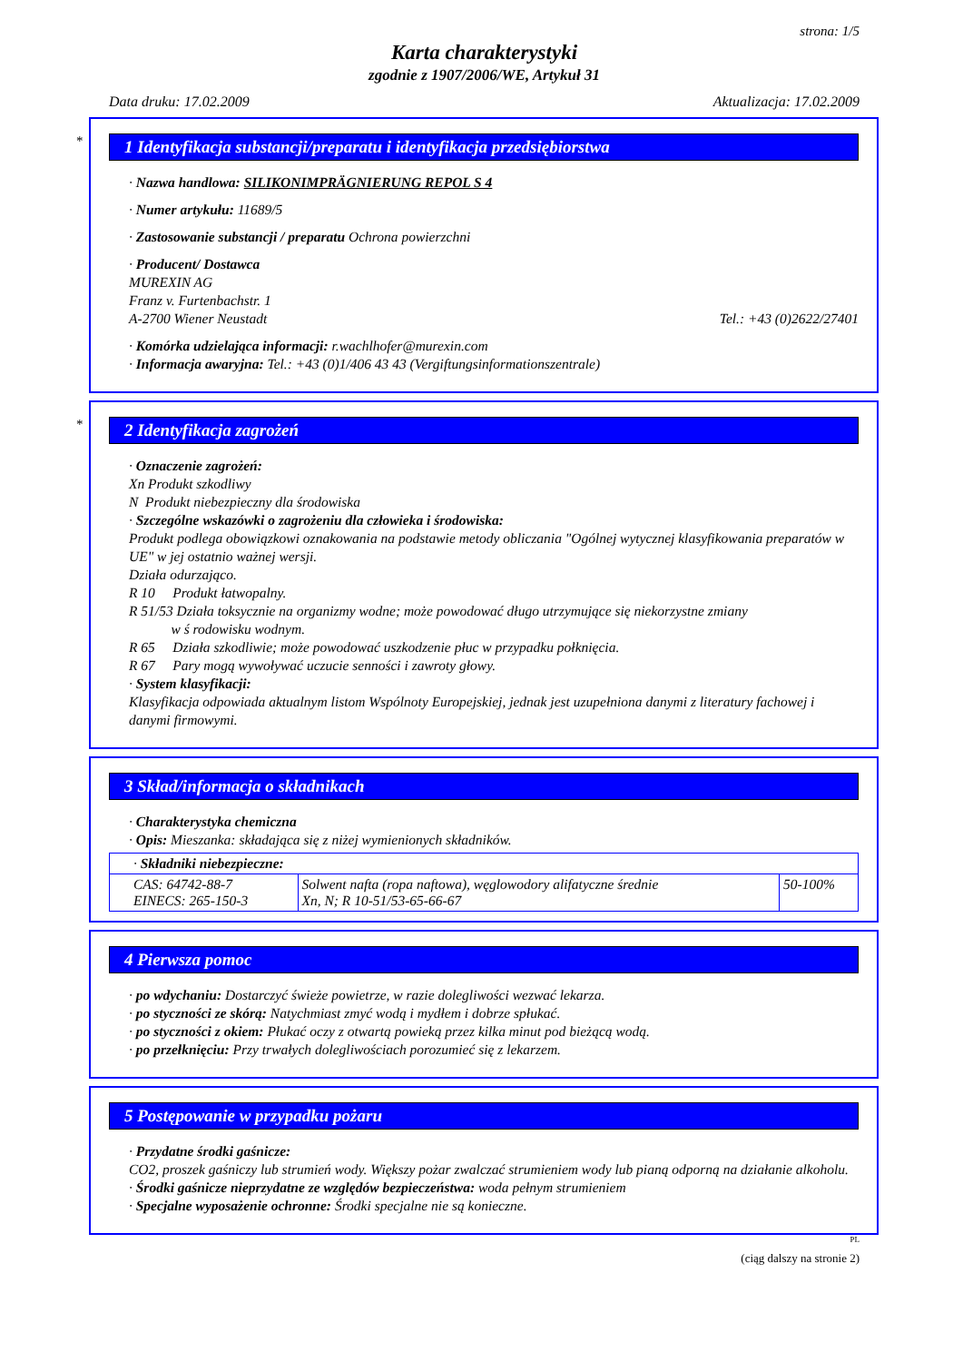strona: 1/5
Karta charakterystyki
zgodnie z 1907/2006/WE, Artykuł 31
Data druku: 17.02.2009 Aktualizacja: 17.02.2009
*
1 Identyfikacja substancji/preparatu i identyfikacja przedsiębiorstwa
· Nazwa handlowa: SILIKONIMPRÄGNIERUNG REPOL S 4
· Numer artykułu: 11689/5
· Zastosowanie substancji / preparatu Ochrona powierzchni
· Producent/ Dostawca
MUREXIN AG
Franz v. Furtenbachstr. 1
A-2700 Wiener Neustadt Tel.: +43 (0)2622/27401
· Komórka udzielająca informacji: r.wachlhofer@murexin.com
· Informacja awaryjna: Tel.: +43 (0)1/406 43 43 (Vergiftungsinformationszentrale)
*
2 Identyfikacja zagrożeń
· Oznaczenie zagrożeń:
Xn Produkt szkodliwy
N Produkt niebezpieczny dla środowiska
· Szczególne wskazówki o zagrożeniu dla człowieka i środowiska:
Produkt podlega obowiązkowi oznakowania na podstawie metody obliczania "Ogólnej wytycznej klasyfikowania preparatów w UE" w jej ostatnio ważnej wersji.
Działa odurzająco.
R 10 Produkt łatwopalny.
R 51/53 Działa toksycznie na organizmy wodne; może powodować długo utrzymujące się niekorzystne zmiany
w ś rodowisku wodnym.
R 65 Działa szkodliwie; może powodować uszkodzenie płuc w przypadku połknięcia.
R 67 Pary mogą wywoływać uczucie senności i zawroty głowy.
· System klasyfikacji:
Klasyfikacja odpowiada aktualnym listom Wspólnoty Europejskiej, jednak jest uzupełniona danymi z literatury fachowej i danymi firmowymi.
3 Skład/informacja o składnikach
· Charakterystyka chemiczna
· Opis: Mieszanka: składająca się z niżej wymienionych składników.
| · Składniki niebezpieczne: | | |
| CAS: 64742-88-7 EINECS: 265-150-3 | Solwent nafta (ropa naftowa), węglowodory alifatyczne średnie Xn, N; R 10-51/53-65-66-67 | 50-100% |
4 Pierwsza pomoc
· po wdychaniu: Dostarczyć świeże powietrze, w razie dolegliwości wezwać lekarza.
· po styczności ze skórą: Natychmiast zmyć wodą i mydłem i dobrze spłukać.
· po styczności z okiem: Płukać oczy z otwartą powieką przez kilka minut pod bieżącą wodą.
· po przełknięciu: Przy trwałych dolegliwościach porozumieć się z lekarzem.
5 Postępowanie w przypadku pożaru
· Przydatne środki gaśnicze:
CO2, proszek gaśniczy lub strumień wody. Większy pożar zwalczać strumieniem wody lub pianą odporną na działanie alkoholu.
· Środki gaśnicze nieprzydatne ze względów bezpieczeństwa: woda pełnym strumieniem
· Specjalne wyposażenie ochronne: Środki specjalne nie są konieczne.
PL
(ciąg dalszy na stronie 2)